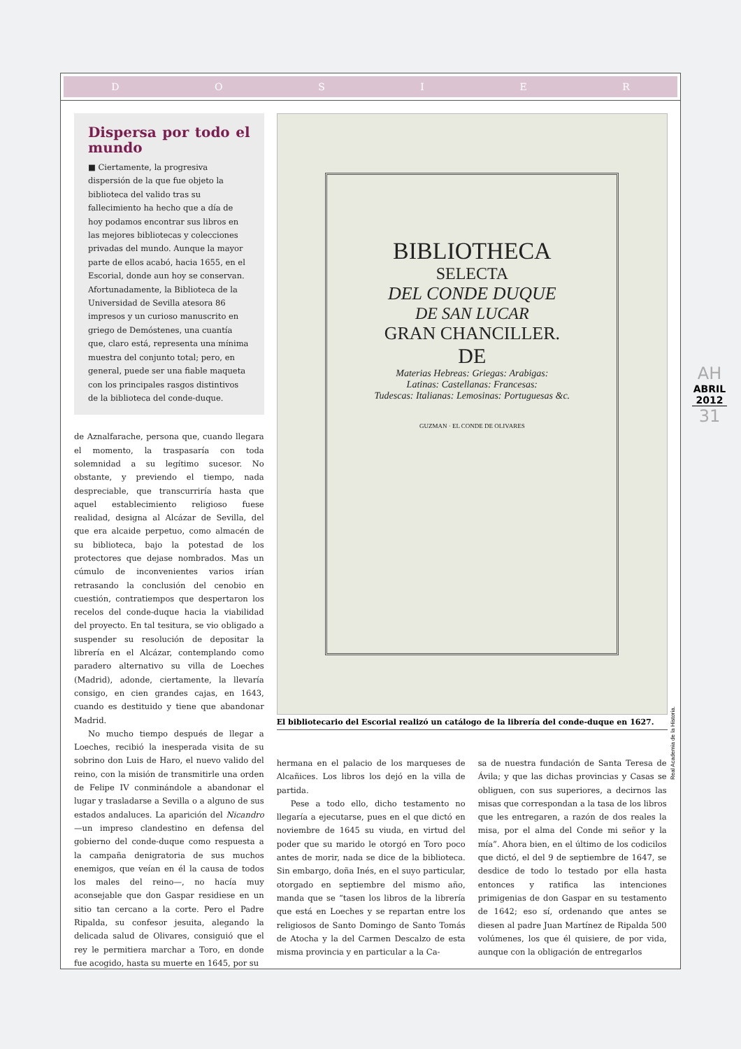DOSIER
Dispersa por todo el mundo
■ Ciertamente, la progresiva dispersión de la que fue objeto la biblioteca del valido tras su fallecimiento ha hecho que a día de hoy podamos encontrar sus libros en las mejores bibliotecas y colecciones privadas del mundo. Aunque la mayor parte de ellos acabó, hacia 1655, en el Escorial, donde aun hoy se conservan. Afortunadamente, la Biblioteca de la Universidad de Sevilla atesora 86 impresos y un curioso manuscrito en griego de Demóstenes, una cuantía que, claro está, representa una mínima muestra del conjunto total; pero, en general, puede ser una fiable maqueta con los principales rasgos distintivos de la biblioteca del conde-duque.
de Aznalfarache, persona que, cuando llegara el momento, la traspasaría con toda solemnidad a su legítimo sucesor. No obstante, y previendo el tiempo, nada despreciable, que transcurriría hasta que aquel establecimiento religioso fuese realidad, designa al Alcázar de Sevilla, del que era alcaide perpetuo, como almacén de su biblioteca, bajo la potestad de los protectores que dejase nombrados. Mas un cúmulo de inconvenientes varios irían retrasando la conclusión del cenobio en cuestión, contratiempos que despertaron los recelos del conde-duque hacia la viabilidad del proyecto. En tal tesitura, se vio obligado a suspender su resolución de depositar la librería en el Alcázar, contemplando como paradero alternativo su villa de Loeches (Madrid), adonde, ciertamente, la llevaría consigo, en cien grandes cajas, en 1643, cuando es destituido y tiene que abandonar Madrid.
No mucho tiempo después de llegar a Loeches, recibió la inesperada visita de su sobrino don Luis de Haro, el nuevo valido del reino, con la misión de transmitirle una orden de Felipe IV conminándole a abandonar el lugar y trasladarse a Sevilla o a alguno de sus estados andaluces. La aparición del Nicandro —un impreso clandestino en defensa del gobierno del conde-duque como respuesta a la campaña denigratoria de sus muchos enemigos, que veían en él la causa de todos los males del reino—, no hacía muy aconsejable que don Gaspar residiese en un sitio tan cercano a la corte. Pero el Padre Ripalda, su confesor jesuita, alegando la delicada salud de Olivares, consiguió que el rey le permitiera marchar a Toro, en donde fue acogido, hasta su muerte en 1645, por su
BIBLIOTHECA
SELECTA
DEL CONDE DUQUE
DE SAN LUCAR
GRAN CHANCILLER.
DE
Materias Hebreas: Griegas: Arabigas:
Latinas: Castellanas: Francesas:
Tudescas: Italianas: Lemosinas: Portuguesas &c.
GUZMAN · EL CONDE DE OLIVARES
El bibliotecario del Escorial realizó un catálogo de la librería del conde-duque en 1627.
hermana en el palacio de los marqueses de Alcañices. Los libros los dejó en la villa de partida.
Pese a todo ello, dicho testamento no llegaría a ejecutarse, pues en el que dictó en noviembre de 1645 su viuda, en virtud del poder que su marido le otorgó en Toro poco antes de morir, nada se dice de la biblioteca. Sin embargo, doña Inés, en el suyo particular, otorgado en septiembre del mismo año, manda que se “tasen los libros de la librería que está en Loeches y se repartan entre los religiosos de Santo Domingo de Santo Tomás de Atocha y la del Carmen Descalzo de esta misma provincia y en particular a la Ca-
sa de nuestra fundación de Santa Teresa de Ávila; y que las dichas provincias y Casas se obliguen, con sus superiores, a decirnos las misas que correspondan a la tasa de los libros que les entregaren, a razón de dos reales la misa, por el alma del Conde mi señor y la mía”. Ahora bien, en el último de los codicilos que dictó, el del 9 de septiembre de 1647, se desdice de todo lo testado por ella hasta entonces y ratifica las intenciones primigenias de don Gaspar en su testamento de 1642; eso sí, ordenando que antes se diesen al padre Juan Martínez de Ripalda 500 volúmenes, los que él quisiere, de por vida, aunque con la obligación de entregarlos
Real Academia de la Historia.
AH
ABRIL 2012
31